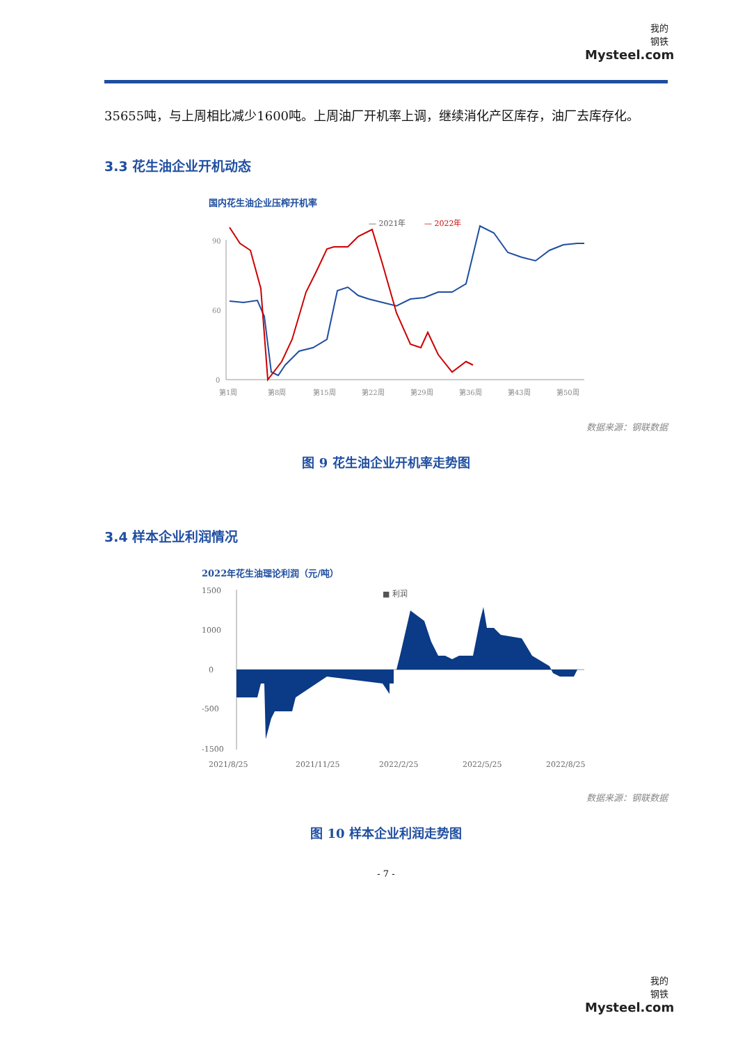我的
钢铁
Mysteel.com
35655吨，与上周相比减少1600吨。上周油厂开机率上调，继续消化产区库存，油厂去库存化。
3.3 花生油企业开机动态
国内花生油企业压榨开机率
— 2021年
— 2022年
90
60
0
第1周
第8周
第15周
第22周
第29周
第36周
第43周
第50周
数据来源：钢联数据
图 9 花生油企业开机率走势图
3.4 样本企业利润情况
2022年花生油理论利润（元/吨）
■ 利润
1500
1000
0
-500
-1500
2021/8/25
2021/11/25
2022/2/25
2022/5/25
2022/8/25
数据来源：钢联数据
图 10 样本企业利润走势图
- 7 -
我的
钢铁
Mysteel.com